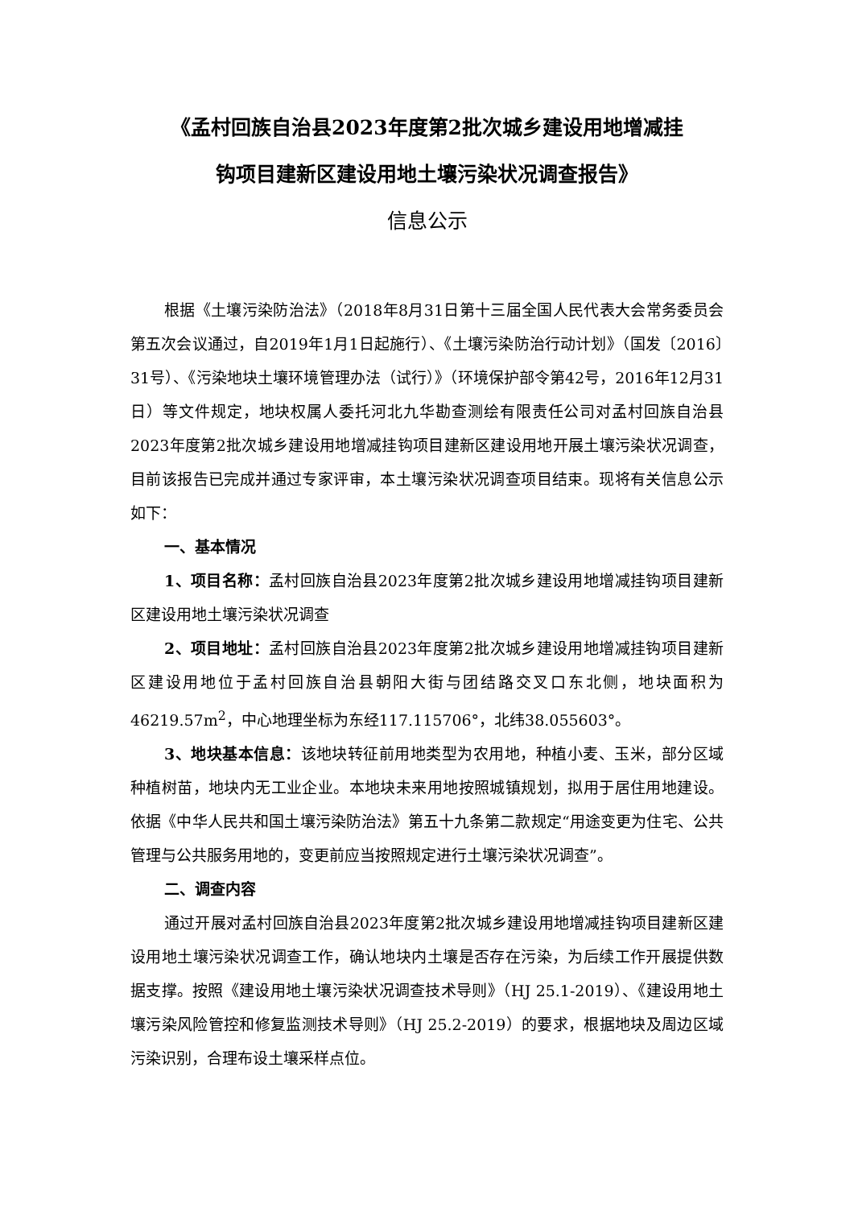《孟村回族自治县2023年度第2批次城乡建设用地增减挂
钩项目建新区建设用地土壤污染状况调查报告》
信息公示
根据《土壤污染防治法》（2018年8月31日第十三届全国人民代表大会常务委员会第五次会议通过，自2019年1月1日起施行）、《土壤污染防治行动计划》（国发〔2016〕31号）、《污染地块土壤环境管理办法（试行）》（环境保护部令第42号，2016年12月31日）等文件规定，地块权属人委托河北九华勘查测绘有限责任公司对孟村回族自治县2023年度第2批次城乡建设用地增减挂钩项目建新区建设用地开展土壤污染状况调查，目前该报告已完成并通过专家评审，本土壤污染状况调查项目结束。现将有关信息公示如下：
一、基本情况
1、项目名称：孟村回族自治县2023年度第2批次城乡建设用地增减挂钩项目建新区建设用地土壤污染状况调查
2、项目地址：孟村回族自治县2023年度第2批次城乡建设用地增减挂钩项目建新区建设用地位于孟村回族自治县朝阳大街与团结路交叉口东北侧，地块面积为46219.57m<sup>2</sup>，中心地理坐标为东经117.115706°，北纬38.055603°。
3、地块基本信息：该地块转征前用地类型为农用地，种植小麦、玉米，部分区域种植树苗，地块内无工业企业。本地块未来用地按照城镇规划，拟用于居住用地建设。依据《中华人民共和国土壤污染防治法》第五十九条第二款规定“用途变更为住宅、公共管理与公共服务用地的，变更前应当按照规定进行土壤污染状况调查”。
二、调查内容
通过开展对孟村回族自治县2023年度第2批次城乡建设用地增减挂钩项目建新区建设用地土壤污染状况调查工作，确认地块内土壤是否存在污染，为后续工作开展提供数据支撑。按照《建设用地土壤污染状况调查技术导则》（HJ 25.1-2019）、《建设用地土壤污染风险管控和修复监测技术导则》（HJ 25.2-2019）的要求，根据地块及周边区域污染识别，合理布设土壤采样点位。